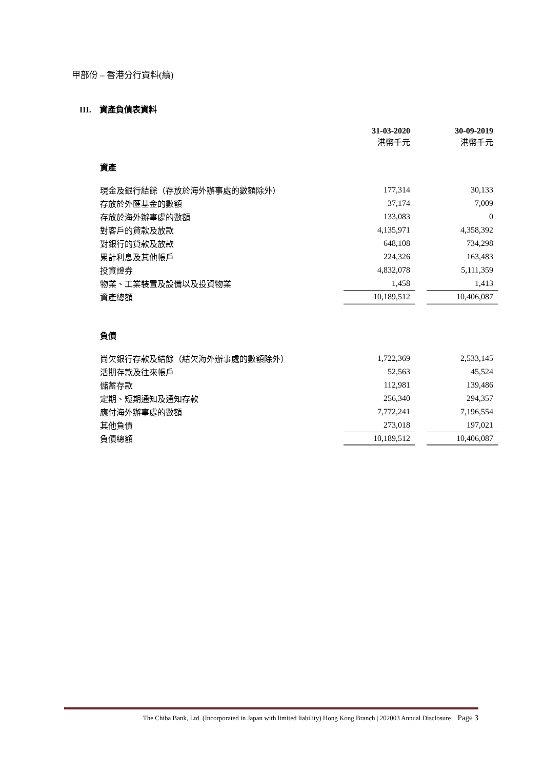甲部份 – 香港分行資料(續)
III. 資產負債表資料
| | 31-03-2020 港幣千元 | | 30-09-2019 港幣千元 |
| 資產 | | | |
| 現金及銀行結餘（存放於海外辦事處的數額除外） | 177,314 | | 30,133 |
| 存放於外匯基金的數額 | 37,174 | | 7,009 |
| 存放於海外辦事處的數額 | 133,083 | | 0 |
| 對客戶的貸款及放款 | 4,135,971 | | 4,358,392 |
| 對銀行的貸款及放款 | 648,108 | | 734,298 |
| 累計利息及其他帳戶 | 224,326 | | 163,483 |
| 投資證券 | 4,832,078 | | 5,111,359 |
| 物業、工業裝置及設備以及投資物業 | 1,458 | | 1,413 |
| 資產總額 | 10,189,512 | | 10,406,087 |
| 負債 | | | |
| 尚欠銀行存款及結餘（結欠海外辦事處的數額除外） | 1,722,369 | | 2,533,145 |
| 活期存款及往來帳戶 | 52,563 | | 45,524 |
| 儲蓄存款 | 112,981 | | 139,486 |
| 定期、短期通知及通知存款 | 256,340 | | 294,357 |
| 應付海外辦事處的數額 | 7,772,241 | | 7,196,554 |
| 其他負債 | 273,018 | | 197,021 |
| 負債總額 | 10,189,512 | | 10,406,087 |
The Chiba Bank, Ltd. (Incorporated in Japan with limited liability) Hong Kong Branch | 202003 Annual Disclosure Page 3